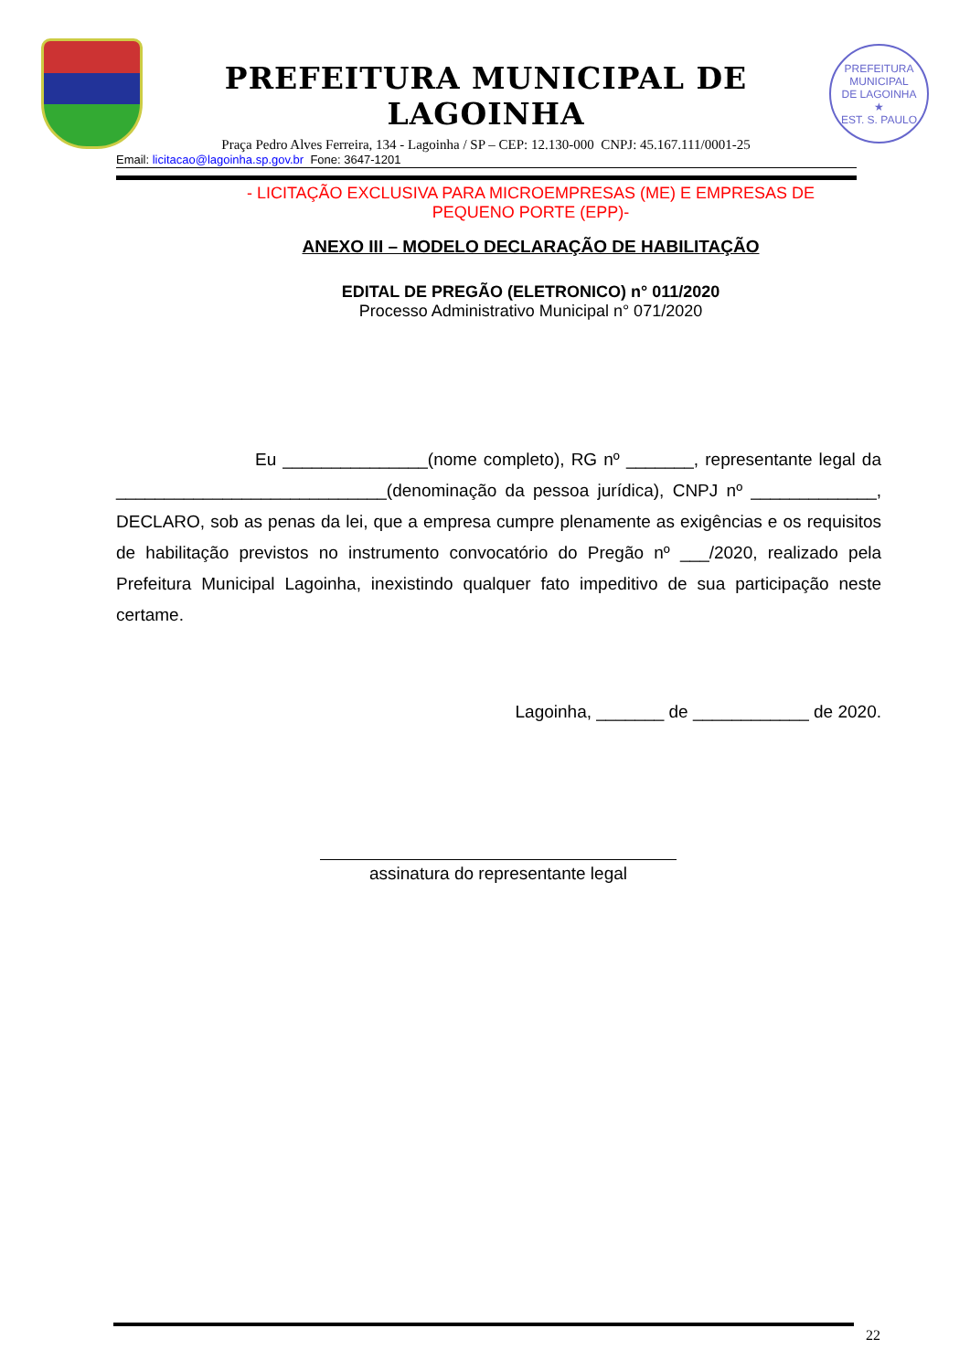PREFEITURA MUNICIPAL DE LAGOINHA
Praça Pedro Alves Ferreira, 134 - Lagoinha / SP – CEP: 12.130-000 CNPJ: 45.167.111/0001-25
PREFEITURA MUNICIPAL
DE LAGOINHA
★
EST. S. PAULO
Email: licitacao@lagoinha.sp.gov.br Fone: 3647-1201
- LICITAÇÃO EXCLUSIVA PARA MICROEMPRESAS (ME) E EMPRESAS DE
PEQUENO PORTE (EPP)-
ANEXO III – MODELO DECLARAÇÃO DE HABILITAÇÃO
EDITAL DE PREGÃO (ELETRONICO) n° 011/2020
Processo Administrativo Municipal n° 071/2020
Eu _______________(nome completo), RG nº _______, representante legal da ____________________________(denominação da pessoa jurídica), CNPJ nº _____________, DECLARO, sob as penas da lei, que a empresa cumpre plenamente as exigências e os requisitos de habilitação previstos no instrumento convocatório do Pregão nº ___/2020, realizado pela Prefeitura Municipal Lagoinha, inexistindo qualquer fato impeditivo de sua participação neste certame.
Lagoinha, _______ de ____________ de 2020.
assinatura do representante legal
22